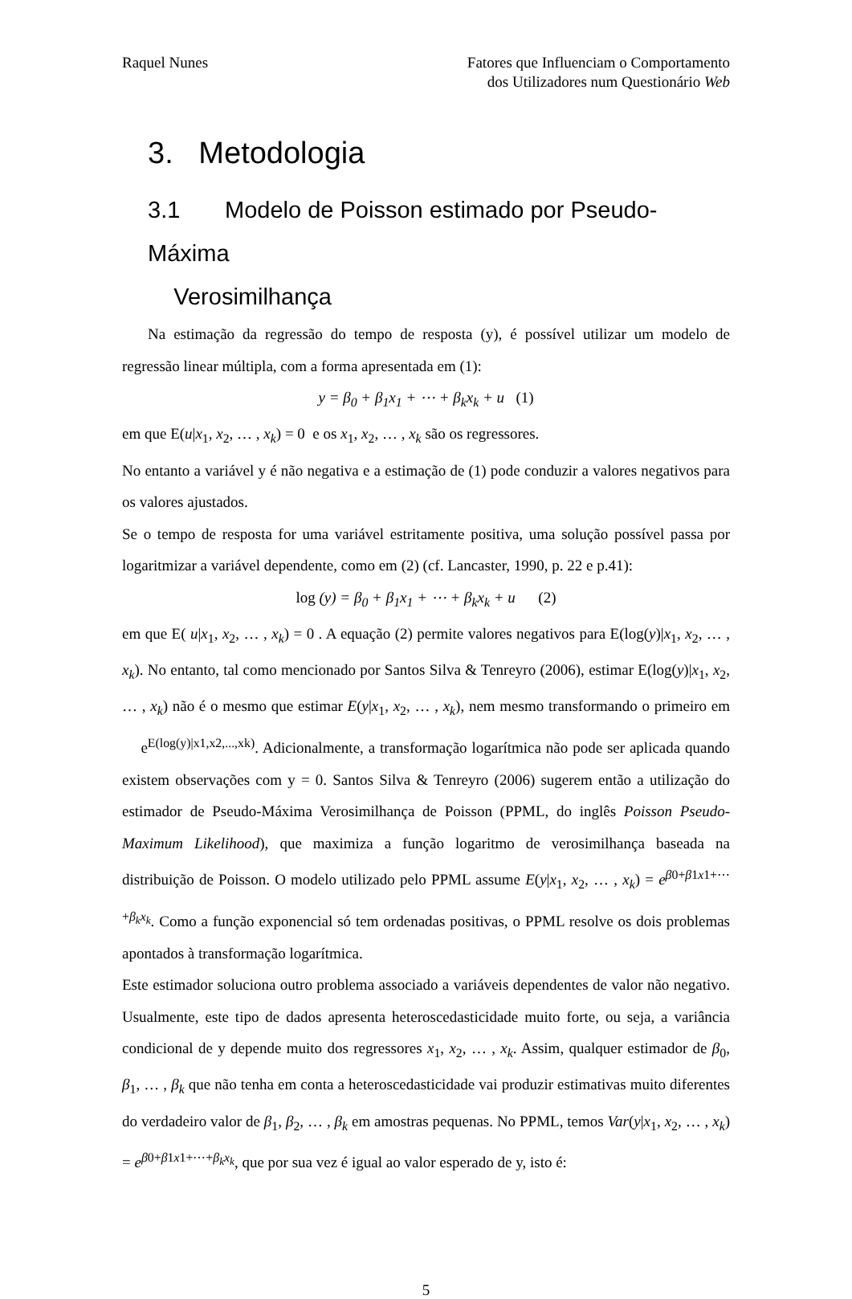Raquel Nunes Fatores que Influenciam o Comportamento
dos Utilizadores num Questionário Web
3. Metodologia
3.1 Modelo de Poisson estimado por Pseudo-Máxima
Verosimilhança
Na estimação da regressão do tempo de resposta (y), é possível utilizar um modelo de regressão linear múltipla, com a forma apresentada em (1):
y = β<sub>0</sub> + β<sub>1</sub>x<sub>1</sub> + ⋯ + β<sub>k</sub>x<sub>k</sub> + u (1)
em que E(u|x<sub>1</sub>, x<sub>2</sub>, … , x<sub>k</sub>) = 0 e os x<sub>1</sub>, x<sub>2</sub>, … , x<sub>k</sub> são os regressores.
No entanto a variável y é não negativa e a estimação de (1) pode conduzir a valores negativos para os valores ajustados.
Se o tempo de resposta for uma variável estritamente positiva, uma solução possível passa por logaritmizar a variável dependente, como em (2) (cf. Lancaster, 1990, p. 22 e p.41):
log (y) = β<sub>0</sub> + β<sub>1</sub>x<sub>1</sub> + ⋯ + β<sub>k</sub>x<sub>k</sub> + u (2)
em que E( u|x<sub>1</sub>, x<sub>2</sub>, … , x<sub>k</sub>) = 0 . A equação (2) permite valores negativos para E(log(y)|x<sub>1</sub>, x<sub>2</sub>, … , x<sub>k</sub>). No entanto, tal como mencionado por Santos Silva & Tenreyro (2006), estimar E(log(y)|x<sub>1</sub>, x<sub>2</sub>, … , x<sub>k</sub>) não é o mesmo que estimar E(y|x<sub>1</sub>, x<sub>2</sub>, … , x<sub>k</sub>), nem mesmo transformando o primeiro em e<sup>E(log(y)|x1,x2,...,xk)</sup>. Adicionalmente, a transformação logarítmica não pode ser aplicada quando existem observações com y = 0. Santos Silva & Tenreyro (2006) sugerem então a utilização do estimador de Pseudo-Máxima Verosimilhança de Poisson (PPML, do inglês Poisson Pseudo-Maximum Likelihood), que maximiza a função logaritmo de verosimilhança baseada na distribuição de Poisson. O modelo utilizado pelo PPML assume E(y|x<sub>1</sub>, x<sub>2</sub>, … , x<sub>k</sub>) = e<sup>β0+β1x1+⋯+β<sub>k</sub>x<sub>k</sub></sup>. Como a função exponencial só tem ordenadas positivas, o PPML resolve os dois problemas apontados à transformação logarítmica.
Este estimador soluciona outro problema associado a variáveis dependentes de valor não negativo. Usualmente, este tipo de dados apresenta heteroscedasticidade muito forte, ou seja, a variância condicional de y depende muito dos regressores x<sub>1</sub>, x<sub>2</sub>, … , x<sub>k</sub>. Assim, qualquer estimador de β<sub>0</sub>, β<sub>1</sub>, … , β<sub>k</sub> que não tenha em conta a heteroscedasticidade vai produzir estimativas muito diferentes do verdadeiro valor de β<sub>1</sub>, β<sub>2</sub>, … , β<sub>k</sub> em amostras pequenas. No PPML, temos Var(y|x<sub>1</sub>, x<sub>2</sub>, … , x<sub>k</sub>) = e<sup>β0+β1x1+⋯+β<sub>k</sub>x<sub>k</sub></sup>, que por sua vez é igual ao valor esperado de y, isto é:
5